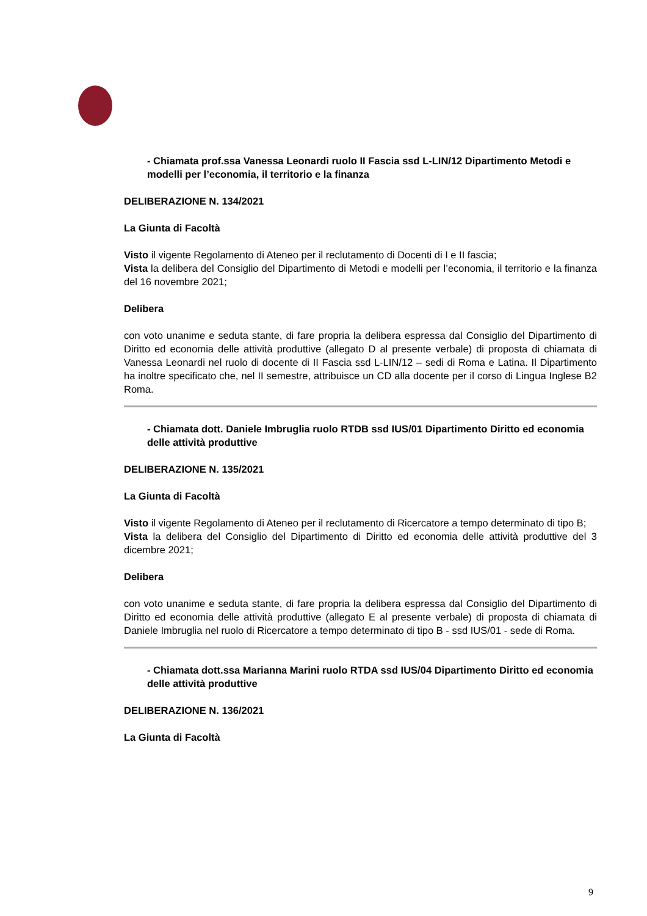- Chiamata prof.ssa Vanessa Leonardi ruolo II Fascia ssd L-LIN/12 Dipartimento Metodi e modelli per l’economia, il territorio e la finanza
DELIBERAZIONE N. 134/2021
La Giunta di Facoltà
Visto il vigente Regolamento di Ateneo per il reclutamento di Docenti di I e II fascia;
Vista la delibera del Consiglio del Dipartimento di Metodi e modelli per l’economia, il territorio e la finanza del 16 novembre 2021;
Delibera
con voto unanime e seduta stante, di fare propria la delibera espressa dal Consiglio del Dipartimento di Diritto ed economia delle attività produttive (allegato D al presente verbale) di proposta di chiamata di Vanessa Leonardi nel ruolo di docente di II Fascia ssd L-LIN/12 – sedi di Roma e Latina. Il Dipartimento ha inoltre specificato che, nel II semestre, attribuisce un CD alla docente per il corso di Lingua Inglese B2 Roma.
- Chiamata dott. Daniele Imbruglia ruolo RTDB ssd IUS/01 Dipartimento Diritto ed economia delle attività produttive
DELIBERAZIONE N. 135/2021
La Giunta di Facoltà
Visto il vigente Regolamento di Ateneo per il reclutamento di Ricercatore a tempo determinato di tipo B;
Vista la delibera del Consiglio del Dipartimento di Diritto ed economia delle attività produttive del 3 dicembre 2021;
Delibera
con voto unanime e seduta stante, di fare propria la delibera espressa dal Consiglio del Dipartimento di Diritto ed economia delle attività produttive (allegato E al presente verbale) di proposta di chiamata di Daniele Imbruglia nel ruolo di Ricercatore a tempo determinato di tipo B - ssd IUS/01 - sede di Roma.
- Chiamata dott.ssa Marianna Marini ruolo RTDA ssd IUS/04 Dipartimento Diritto ed economia delle attività produttive
DELIBERAZIONE N. 136/2021
La Giunta di Facoltà
9